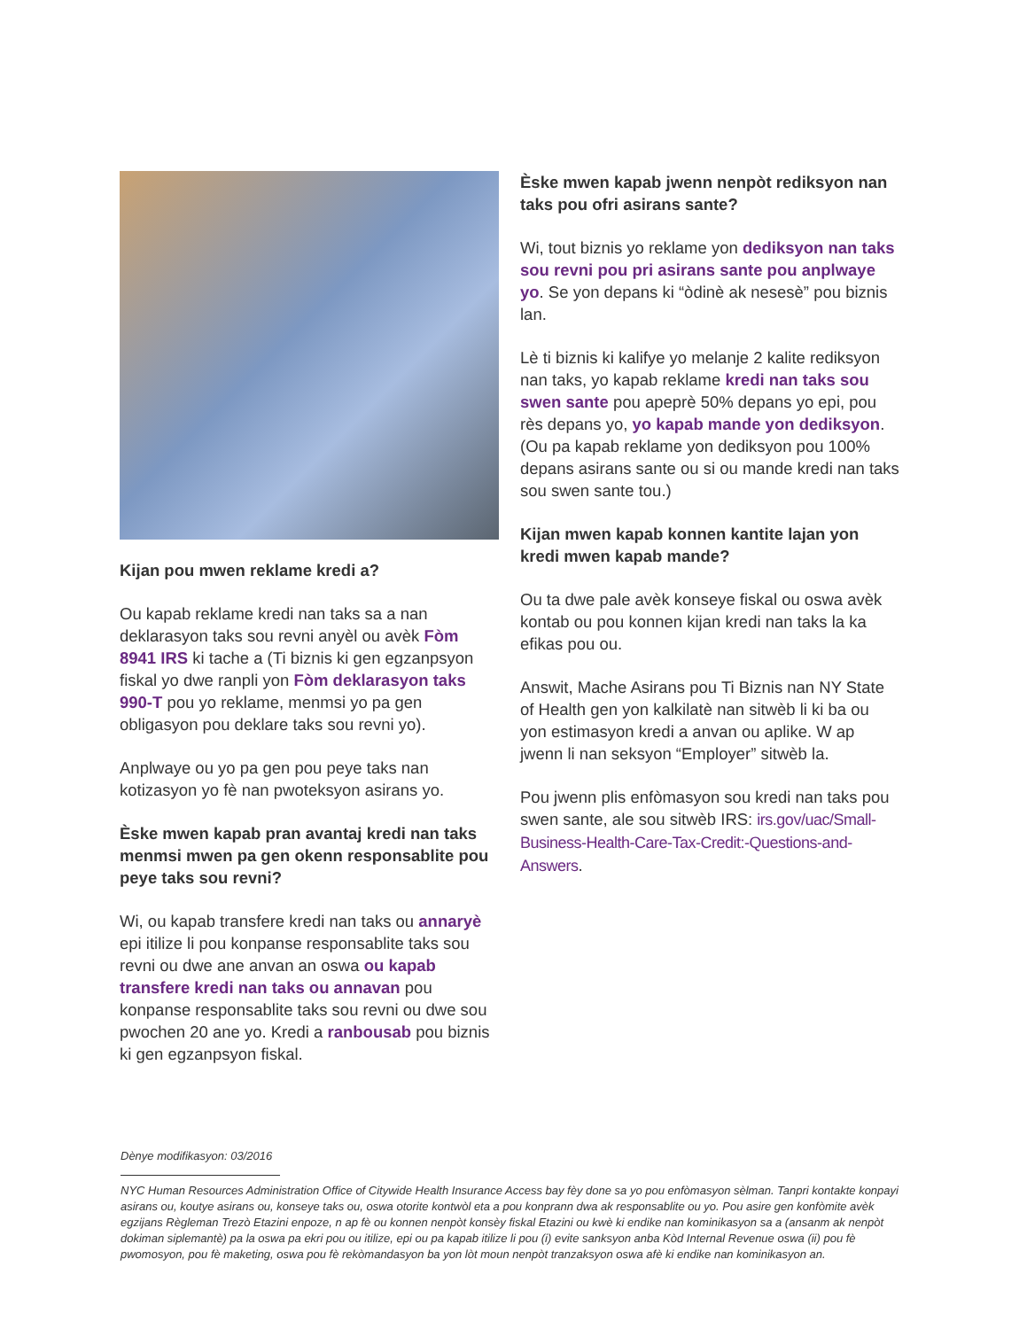Kijan pou mwen reklame kredi a?
Ou kapab reklame kredi nan taks sa a nan deklarasyon taks sou revni anyèl ou avèk Fòm 8941 IRS ki tache a (Ti biznis ki gen egzanpsyon fiskal yo dwe ranpli yon Fòm deklarasyon taks 990-T pou yo reklame, menmsi yo pa gen obligasyon pou deklare taks sou revni yo).
Anplwaye ou yo pa gen pou peye taks nan kotizasyon yo fè nan pwoteksyon asirans yo.
Èske mwen kapab pran avantaj kredi nan taks menmsi mwen pa gen okenn responsablite pou peye taks sou revni?
Wi, ou kapab transfere kredi nan taks ou annaryè epi itilize li pou konpanse responsablite taks sou revni ou dwe ane anvan an oswa ou kapab transfere kredi nan taks ou annavan pou konpanse responsablite taks sou revni ou dwe sou pwochen 20 ane yo. Kredi a ranbousab pou biznis ki gen egzanpsyon fiskal.
Èske mwen kapab jwenn nenpòt rediksyon nan taks pou ofri asirans sante?
Wi, tout biznis yo reklame yon dediksyon nan taks sou revni pou pri asirans sante pou anplwaye yo. Se yon depans ki “òdinè ak nesesè” pou biznis lan.
Lè ti biznis ki kalifye yo melanje 2 kalite rediksyon nan taks, yo kapab reklame kredi nan taks sou swen sante pou apeprè 50% depans yo epi, pou rès depans yo, yo kapab mande yon dediksyon. (Ou pa kapab reklame yon dediksyon pou 100% depans asirans sante ou si ou mande kredi nan taks sou swen sante tou.)
Kijan mwen kapab konnen kantite lajan yon kredi mwen kapab mande?
Ou ta dwe pale avèk konseye fiskal ou oswa avèk kontab ou pou konnen kijan kredi nan taks la ka efikas pou ou.
Answit, Mache Asirans pou Ti Biznis nan NY State of Health gen yon kalkilatè nan sitwèb li ki ba ou yon estimasyon kredi a anvan ou aplike. W ap jwenn li nan seksyon “Employer” sitwèb la.
Pou jwenn plis enfòmasyon sou kredi nan taks pou swen sante, ale sou sitwèb IRS: irs.gov/uac/Small-Business-Health-Care-Tax-Credit:-Questions-and-Answers.
Dènye modifikasyon: 03/2016
NYC Human Resources Administration Office of Citywide Health Insurance Access bay fèy done sa yo pou enfòmasyon sèlman. Tanpri kontakte konpayi asirans ou, koutye asirans ou, konseye taks ou, oswa otorite kontwòl eta a pou konprann dwa ak responsablite ou yo. Pou asire gen konfòmite avèk egzijans Règleman Trezò Etazini enpoze, n ap fè ou konnen nenpòt konsèy fiskal Etazini ou kwè ki endike nan kominikasyon sa a (ansanm ak nenpòt dokiman siplemantè) pa la oswa pa ekri pou ou itilize, epi ou pa kapab itilize li pou (i) evite sanksyon anba Kòd Internal Revenue oswa (ii) pou fè pwomosyon, pou fè maketing, oswa pou fè rekòmandasyon ba yon lòt moun nenpòt tranzaksyon oswa afè ki endike nan kominikasyon an.